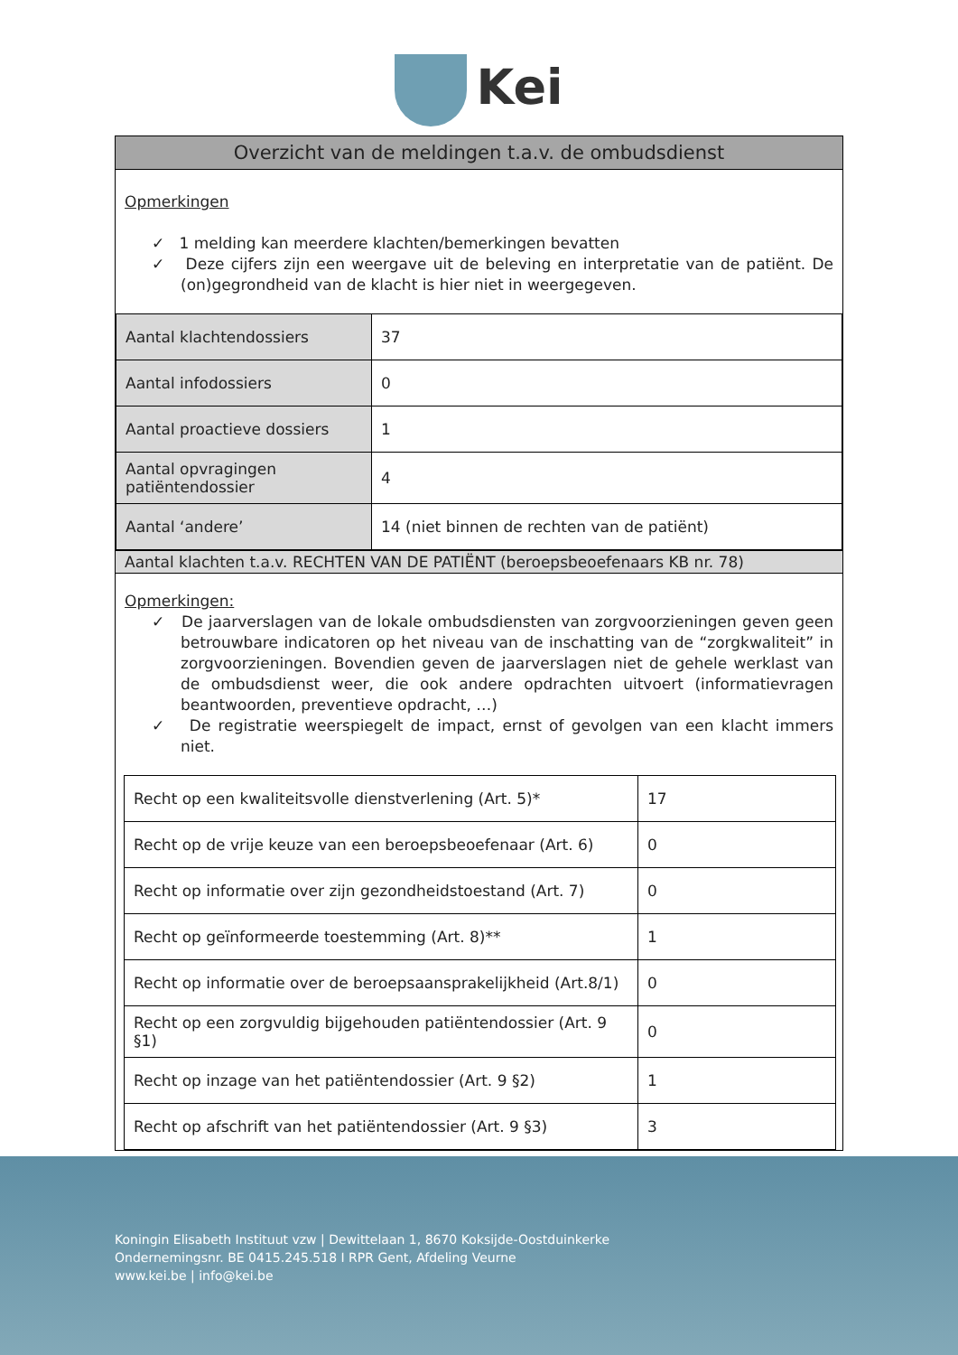Kei
Overzicht van de meldingen t.a.v. de ombudsdienst
Opmerkingen
✓ 1 melding kan meerdere klachten/bemerkingen bevatten
✓ Deze cijfers zijn een weergave uit de beleving en interpretatie van de patiënt. De (on)gegrondheid van de klacht is hier niet in weergegeven.
| Aantal klachtendossiers | 37 |
| Aantal infodossiers | 0 |
| Aantal proactieve dossiers | 1 |
| Aantal opvragingen patiëntendossier | 4 |
| Aantal ‘andere’ | 14 (niet binnen de rechten van de patiënt) |
Aantal klachten t.a.v. RECHTEN VAN DE PATIËNT (beroepsbeoefenaars KB nr. 78)
Opmerkingen:
✓ De jaarverslagen van de lokale ombudsdiensten van zorgvoorzieningen geven geen betrouwbare indicatoren op het niveau van de inschatting van de “zorgkwaliteit” in zorgvoorzieningen. Bovendien geven de jaarverslagen niet de gehele werklast van de ombudsdienst weer, die ook andere opdrachten uitvoert (informatievragen beantwoorden, preventieve opdracht, …)
✓ De registratie weerspiegelt de impact, ernst of gevolgen van een klacht immers niet.
| Recht op een kwaliteitsvolle dienstverlening (Art. 5)* | 17 |
| Recht op de vrije keuze van een beroepsbeoefenaar (Art. 6) | 0 |
| Recht op informatie over zijn gezondheidstoestand (Art. 7) | 0 |
| Recht op geïnformeerde toestemming (Art. 8)** | 1 |
| Recht op informatie over de beroepsaansprakelijkheid (Art.8/1) | 0 |
| Recht op een zorgvuldig bijgehouden patiëntendossier (Art. 9 §1) | 0 |
| Recht op inzage van het patiëntendossier (Art. 9 §2) | 1 |
| Recht op afschrift van het patiëntendossier (Art. 9 §3) | 3 |
Koningin Elisabeth Instituut vzw | Dewittelaan 1, 8670 Koksijde-Oostduinkerke
Ondernemingsnr. BE 0415.245.518 I RPR Gent, Afdeling Veurne
www.kei.be | info@kei.be